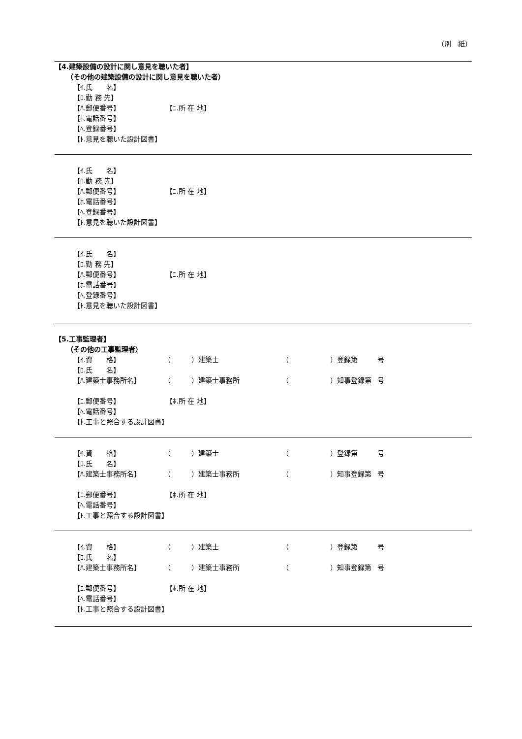（別　紙）
【4.建築設備の設計に関し意見を聴いた者】
（その他の建築設備の設計に関し意見を聴いた者）
【ｲ.氏　　名】
【ﾛ.勤 務 先】
【ﾊ.郵便番号】 【ﾆ.所 在 地】
【ﾎ.電話番号】
【ﾍ.登録番号】
【ﾄ.意見を聴いた設計図書】
【ｲ.氏　　名】
【ﾛ.勤 務 先】
【ﾊ.郵便番号】 【ﾆ.所 在 地】
【ﾎ.電話番号】
【ﾍ.登録番号】
【ﾄ.意見を聴いた設計図書】
【ｲ.氏　　名】
【ﾛ.勤 務 先】
【ﾊ.郵便番号】 【ﾆ.所 在 地】
【ﾎ.電話番号】
【ﾍ.登録番号】
【ﾄ.意見を聴いた設計図書】
【5.工事監理者】
（その他の工事監理者）
【ｲ.資　　格】 （　　　）建築士 （　　　　　　）登録第 号
【ﾛ.氏　　名】
【ﾊ.建築士事務所名】 （　　　）建築士事務所 （　　　　　　）知事登録第 号
【ﾆ.郵便番号】 【ﾎ.所 在 地】
【ﾍ.電話番号】
【ﾄ.工事と照合する設計図書】
【ｲ.資　　格】 （　　　）建築士 （　　　　　　）登録第 号
【ﾛ.氏　　名】
【ﾊ.建築士事務所名】 （　　　）建築士事務所 （　　　　　　）知事登録第 号
【ﾆ.郵便番号】 【ﾎ.所 在 地】
【ﾍ.電話番号】
【ﾄ.工事と照合する設計図書】
【ｲ.資　　格】 （　　　）建築士 （　　　　　　）登録第 号
【ﾛ.氏　　名】
【ﾊ.建築士事務所名】 （　　　）建築士事務所 （　　　　　　）知事登録第 号
【ﾆ.郵便番号】 【ﾎ.所 在 地】
【ﾍ.電話番号】
【ﾄ.工事と照合する設計図書】